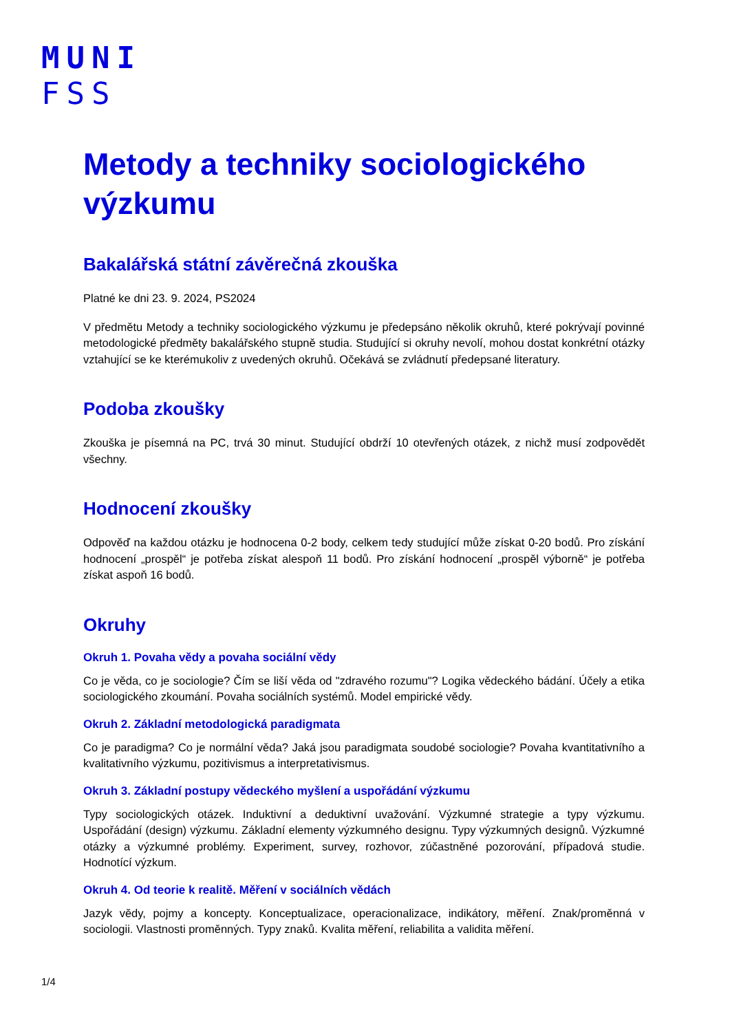MUNI
FSS
Metody a techniky sociologického výzkumu
Bakalářská státní závěrečná zkouška
Platné ke dni 23. 9. 2024, PS2024
V předmětu Metody a techniky sociologického výzkumu je předepsáno několik okruhů, které pokrývají povinné metodologické předměty bakalářského stupně studia. Studující si okruhy nevolí, mohou dostat konkrétní otázky vztahující se ke kterémukoliv z uvedených okruhů. Očekává se zvládnutí předepsané literatury.
Podoba zkoušky
Zkouška je písemná na PC, trvá 30 minut. Studující obdrží 10 otevřených otázek, z nichž musí zodpovědět všechny.
Hodnocení zkoušky
Odpověď na každou otázku je hodnocena 0-2 body, celkem tedy studující může získat 0-20 bodů. Pro získání hodnocení „prospěl“ je potřeba získat alespoň 11 bodů. Pro získání hodnocení „prospěl výborně“ je potřeba získat aspoň 16 bodů.
Okruhy
Okruh 1. Povaha vědy a povaha sociální vědy
Co je věda, co je sociologie? Čím se liší věda od "zdravého rozumu"? Logika vědeckého bádání. Účely a etika sociologického zkoumání. Povaha sociálních systémů. Model empirické vědy.
Okruh 2. Základní metodologická paradigmata
Co je paradigma? Co je normální věda? Jaká jsou paradigmata soudobé sociologie? Povaha kvantitativního a kvalitativního výzkumu, pozitivismus a interpretativismus.
Okruh 3. Základní postupy vědeckého myšlení a uspořádání výzkumu
Typy sociologických otázek. Induktivní a deduktivní uvažování. Výzkumné strategie a typy výzkumu. Uspořádání (design) výzkumu. Základní elementy výzkumného designu. Typy výzkumných designů. Výzkumné otázky a výzkumné problémy. Experiment, survey, rozhovor, zúčastněné pozorování, případová studie. Hodnotící výzkum.
Okruh 4. Od teorie k realitě. Měření v sociálních vědách
Jazyk vědy, pojmy a koncepty. Konceptualizace, operacionalizace, indikátory, měření. Znak/proměnná v sociologii. Vlastnosti proměnných. Typy znaků. Kvalita měření, reliabilita a validita měření.
1/4